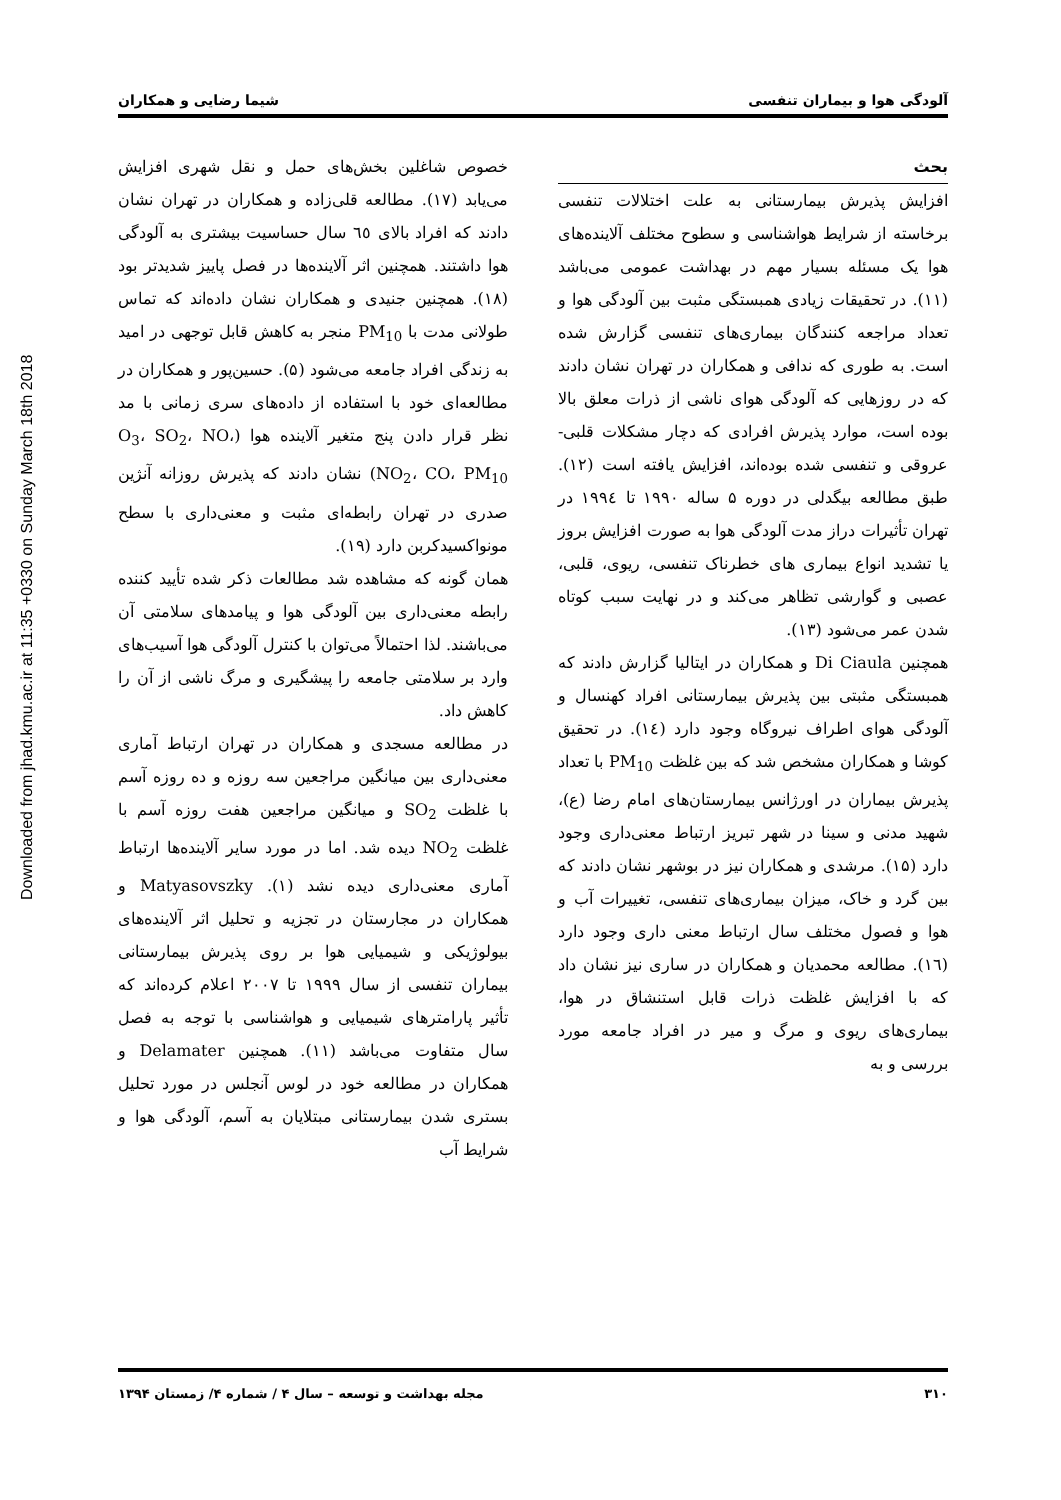Downloaded from jhad.kmu.ac.ir at 11:35 +0330 on Sunday March 18th 2018
آلودگی هوا و بیماران تنفسی شیما رضایی و همکاران
بحث
افزایش پذیرش بیمارستانی به علت اختلالات تنفسی برخاسته از شرایط هواشناسی و سطوح مختلف آلاینده‌های هوا یک مسئله بسیار مهم در بهداشت عمومی می‌باشد (۱۱). در تحقیقات زیادی همبستگی مثبت بین آلودگی هوا و تعداد مراجعه کنندگان بیماری‌های تنفسی گزارش شده است. به طوری که ندافی و همکاران در تهران نشان دادند که در روزهایی که آلودگی هوای ناشی از ذرات معلق بالا بوده است، موارد پذیرش افرادی که دچار مشکلات قلبی-عروقی و تنفسی شده بوده‌اند، افزایش یافته است (۱۲). طبق مطالعه بیگدلی در دوره ۵ ساله ۱۹۹۰ تا ۱۹۹٤ در تهران تأثیرات دراز مدت آلودگی هوا به صورت افزایش بروز یا تشدید انواع بیماری های خطرناک تنفسی، ریوی، قلبی، عصبی و گوارشی تظاهر می‌کند و در نهایت سبب کوتاه شدن عمر می‌شود (۱۳).
همچنین Di Ciaula و همکاران در ایتالیا گزارش دادند که همبستگی مثبتی بین پذیرش بیمارستانی افراد کهنسال و آلودگی هوای اطراف نیروگاه وجود دارد (١٤). در تحقیق کوشا و همکاران مشخص شد که بین غلظت PM<sub>10</sub> با تعداد پذیرش بیماران در اورژانس بیمارستان‌های امام رضا (ع)، شهید مدنی و سینا در شهر تبریز ارتباط معنی‌داری وجود دارد (۱۵). مرشدی و همکاران نیز در بوشهر نشان دادند که بین گرد و خاک، میزان بیماری‌های تنفسی، تغییرات آب و هوا و فصول مختلف سال ارتباط معنی داری وجود دارد (١٦). مطالعه محمدیان و همکاران در ساری نیز نشان داد که با افزایش غلظت ذرات قابل استنشاق در هوا، بیماری‌های ریوی و مرگ و میر در افراد جامعه مورد بررسی و به
خصوص شاغلین بخش‌های حمل و نقل شهری افزایش می‌یابد (۱۷). مطالعه قلی‌زاده و همکاران در تهران نشان دادند که افراد بالای ٦٥ سال حساسیت بیشتری به آلودگی هوا داشتند. همچنین اثر آلاینده‌ها در فصل پاییز شدیدتر بود (۱۸). همچنین جنیدی و همکاران نشان داده‌اند که تماس طولانی مدت با PM<sub>10</sub> منجر به کاهش قابل توجهی در امید به زندگی افراد جامعه می‌شود (۵). حسین‌پور و همکاران در مطالعه‌ای خود با استفاده از داده‌های سری زمانی با مد نظر قرار دادن پنج متغیر آلاینده هوا (O<sub>3</sub>، SO<sub>2</sub>، NO، NO<sub>2</sub>، CO، PM<sub>10</sub>) نشان دادند که پذیرش روزانه آنژین صدری در تهران رابطه‌ای مثبت و معنی‌داری با سطح مونواکسیدکربن دارد (۱۹).
همان گونه که مشاهده شد مطالعات ذکر شده تأیید کننده رابطه معنی‌داری بین آلودگی هوا و پیامدهای سلامتی آن می‌باشند. لذا احتمالاً می‌توان با کنترل آلودگی هوا آسیب‌های وارد بر سلامتی جامعه را پیشگیری و مرگ ناشی از آن را کاهش داد.
در مطالعه مسجدی و همکاران در تهران ارتباط آماری معنی‌داری بین میانگین مراجعین سه روزه و ده روزه آسم با غلظت SO<sub>2</sub> و میانگین مراجعین هفت روزه آسم با غلظت NO<sub>2</sub> دیده شد. اما در مورد سایر آلاینده‌ها ارتباط آماری معنی‌داری دیده نشد (۱). Matyasovszky و همکاران در مجارستان در تجزیه و تحلیل اثر آلاینده‌های بیولوژیکی و شیمیایی هوا بر روی پذیرش بیمارستانی بیماران تنفسی از سال ۱۹۹۹ تا ۲۰۰۷ اعلام کرده‌اند که تأثیر پارامترهای شیمیایی و هواشناسی با توجه به فصل سال متفاوت می‌باشد (۱۱). همچنین Delamater و همکاران در مطالعه خود در لوس آنجلس در مورد تحلیل بستری شدن بیمارستانی مبتلایان به آسم، آلودگی هوا و شرایط آب
۳۱۰ مجله بهداشت و توسعه – سال ۴ / شماره ۴/ زمستان ۱۳۹۴